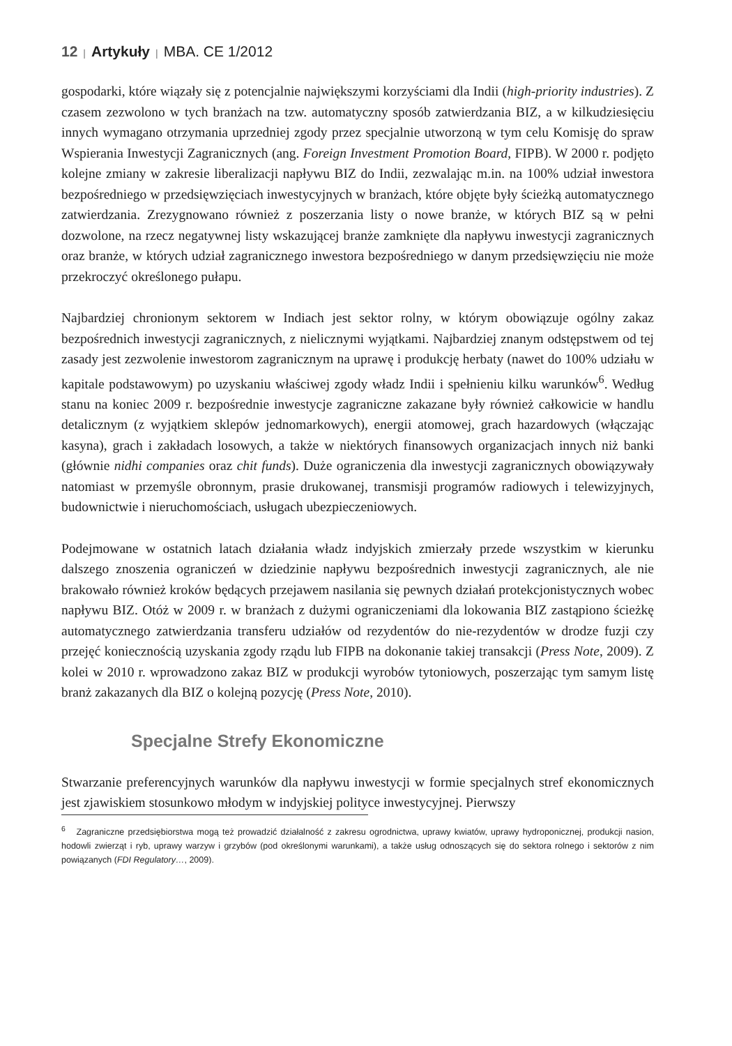12 | Artykuły | MBA. CE 1/2012
gospodarki, które wiązały się z potencjalnie największymi korzyściami dla Indii (high-priority industries). Z czasem zezwolono w tych branżach na tzw. automatyczny sposób zatwierdzania BIZ, a w kilkudziesięciu innych wymagano otrzymania uprzedniej zgody przez specjalnie utworzoną w tym celu Komisję do spraw Wspierania Inwestycji Zagranicznych (ang. Foreign Investment Promotion Board, FIPB). W 2000 r. podjęto kolejne zmiany w zakresie liberalizacji napływu BIZ do Indii, zezwalając m.in. na 100% udział inwestora bezpośredniego w przedsięwzięciach inwestycyjnych w branżach, które objęte były ścieżką automatycznego zatwierdzania. Zrezygnowano również z poszerzania listy o nowe branże, w których BIZ są w pełni dozwolone, na rzecz negatywnej listy wskazującej branże zamknięte dla napływu inwestycji zagranicznych oraz branże, w których udział zagranicznego inwestora bezpośredniego w danym przedsięwzięciu nie może przekroczyć określonego pułapu.
Najbardziej chronionym sektorem w Indiach jest sektor rolny, w którym obowiązuje ogólny zakaz bezpośrednich inwestycji zagranicznych, z nielicznymi wyjątkami. Najbardziej znanym odstępstwem od tej zasady jest zezwolenie inwestorom zagranicznym na uprawę i produkcję herbaty (nawet do 100% udziału w kapitale podstawowym) po uzyskaniu właściwej zgody władz Indii i spełnieniu kilku warunków<sup>6</sup>. Według stanu na koniec 2009 r. bezpośrednie inwestycje zagraniczne zakazane były również całkowicie w handlu detalicznym (z wyjątkiem sklepów jednomarkowych), energii atomowej, grach hazardowych (włączając kasyna), grach i zakładach losowych, a także w niektórych finansowych organizacjach innych niż banki (głównie nidhi companies oraz chit funds). Duże ograniczenia dla inwestycji zagranicznych obowiązywały natomiast w przemyśle obronnym, prasie drukowanej, transmisji programów radiowych i telewizyjnych, budownictwie i nieruchomościach, usługach ubezpieczeniowych.
Podejmowane w ostatnich latach działania władz indyjskich zmierzały przede wszystkim w kierunku dalszego znoszenia ograniczeń w dziedzinie napływu bezpośrednich inwestycji zagranicznych, ale nie brakowało również kroków będących przejawem nasilania się pewnych działań protekcjonistycznych wobec napływu BIZ. Otóż w 2009 r. w branżach z dużymi ograniczeniami dla lokowania BIZ zastąpiono ścieżkę automatycznego zatwierdzania transferu udziałów od rezydentów do nie-rezydentów w drodze fuzji czy przejęć koniecznością uzyskania zgody rządu lub FIPB na dokonanie takiej transakcji (Press Note, 2009). Z kolei w 2010 r. wprowadzono zakaz BIZ w produkcji wyrobów tytoniowych, poszerzając tym samym listę branż zakazanych dla BIZ o kolejną pozycję (Press Note, 2010).
Specjalne Strefy Ekonomiczne
Stwarzanie preferencyjnych warunków dla napływu inwestycji w formie specjalnych stref ekonomicznych jest zjawiskiem stosunkowo młodym w indyjskiej polityce inwestycyjnej. Pierwszy
<sup>6</sup> Zagraniczne przedsiębiorstwa mogą też prowadzić działalność z zakresu ogrodnictwa, uprawy kwiatów, uprawy hydroponicznej, produkcji nasion, hodowli zwierząt i ryb, uprawy warzyw i grzybów (pod określonymi warunkami), a także usług odnoszących się do sektora rolnego i sektorów z nim powiązanych (FDI Regulatory…, 2009).